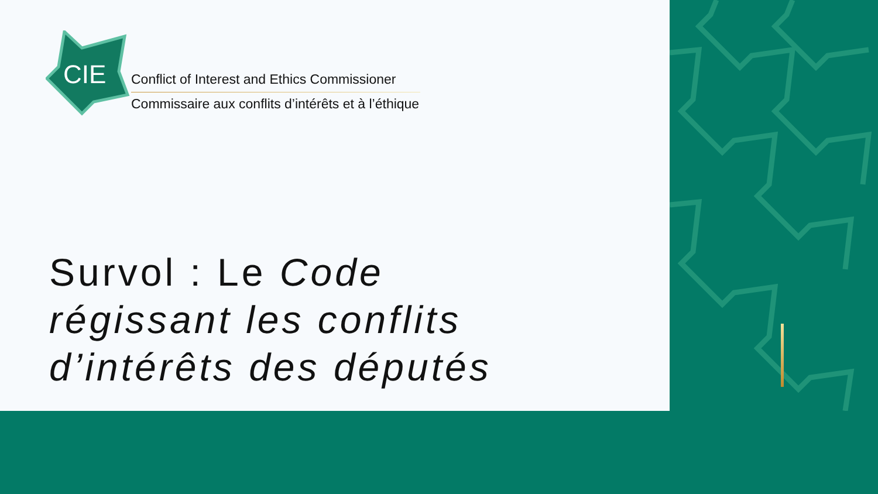CIE
Conflict of Interest and Ethics Commissioner
Commissaire aux conflits d’intérêts et à l’éthique
Survol : Le Code régissant les conflits d’intérêts des députés